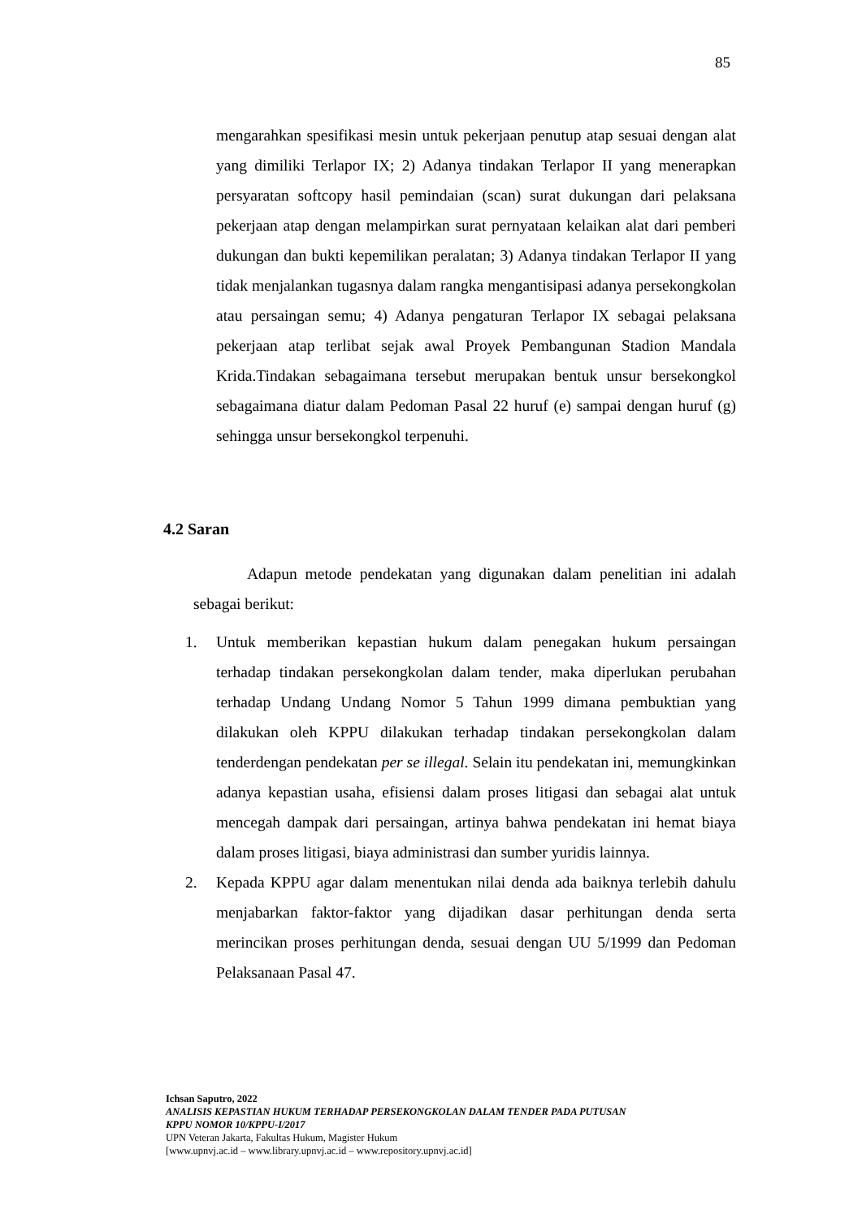85
mengarahkan spesifikasi mesin untuk pekerjaan penutup atap sesuai dengan alat yang dimiliki Terlapor IX; 2) Adanya tindakan Terlapor II yang menerapkan persyaratan softcopy hasil pemindaian (scan) surat dukungan dari pelaksana pekerjaan atap dengan melampirkan surat pernyataan kelaikan alat dari pemberi dukungan dan bukti kepemilikan peralatan; 3) Adanya tindakan Terlapor II yang tidak menjalankan tugasnya dalam rangka mengantisipasi adanya persekongkolan atau persaingan semu; 4) Adanya pengaturan Terlapor IX sebagai pelaksana pekerjaan atap terlibat sejak awal Proyek Pembangunan Stadion Mandala Krida.Tindakan sebagaimana tersebut merupakan bentuk unsur bersekongkol sebagaimana diatur dalam Pedoman Pasal 22 huruf (e) sampai dengan huruf (g) sehingga unsur bersekongkol terpenuhi.
4.2 Saran
Adapun metode pendekatan yang digunakan dalam penelitian ini adalah sebagai berikut:
1. Untuk memberikan kepastian hukum dalam penegakan hukum persaingan terhadap tindakan persekongkolan dalam tender, maka diperlukan perubahan terhadap Undang Undang Nomor 5 Tahun 1999 dimana pembuktian yang dilakukan oleh KPPU dilakukan terhadap tindakan persekongkolan dalam tenderdengan pendekatan per se illegal. Selain itu pendekatan ini, memungkinkan adanya kepastian usaha, efisiensi dalam proses litigasi dan sebagai alat untuk mencegah dampak dari persaingan, artinya bahwa pendekatan ini hemat biaya dalam proses litigasi, biaya administrasi dan sumber yuridis lainnya.
2. Kepada KPPU agar dalam menentukan nilai denda ada baiknya terlebih dahulu menjabarkan faktor-faktor yang dijadikan dasar perhitungan denda serta merincikan proses perhitungan denda, sesuai dengan UU 5/1999 dan Pedoman Pelaksanaan Pasal 47.
Ichsan Saputro, 2022
ANALISIS KEPASTIAN HUKUM TERHADAP PERSEKONGKOLAN DALAM TENDER PADA PUTUSAN
KPPU NOMOR 10/KPPU-I/2017
UPN Veteran Jakarta, Fakultas Hukum, Magister Hukum
[www.upnvj.ac.id – www.library.upnvj.ac.id – www.repository.upnvj.ac.id]